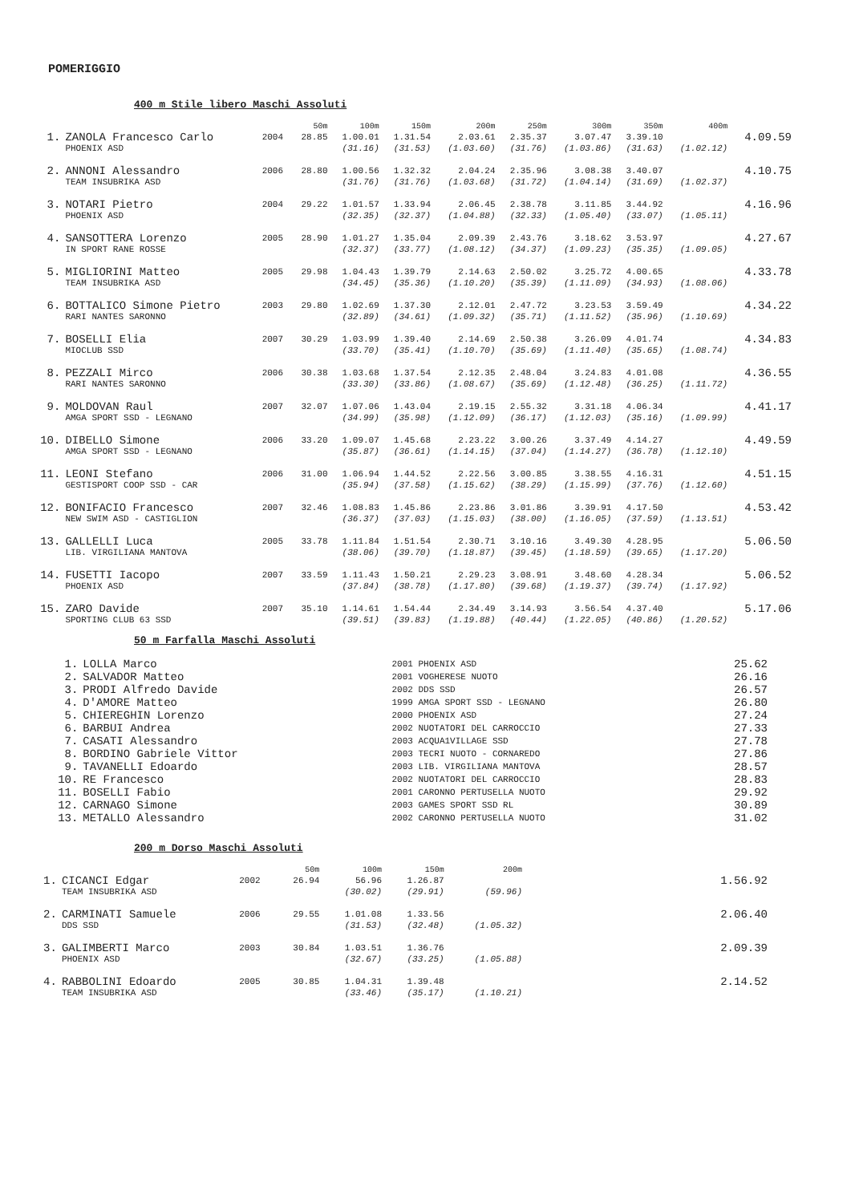POMERIGGIO
400 m Stile libero Maschi Assoluti
| | | | 50m | 100m | 150m | 200m | 250m | 300m | 350m | 400m | |
| --- | --- | --- | --- | --- | --- | --- | --- | --- | --- | --- | --- |
| 1. | ZANOLA Francesco Carlo | 2004 | 28.85 | 1.00.01 | 1.31.54 | 2.03.61 | 2.35.37 | 3.07.47 | 3.39.10 | | 4.09.59 |
| | PHOENIX ASD | | | (31.16) | (31.53) | (1.03.60) | (31.76) | (1.03.86) | (31.63) | (1.02.12) | |
| 2. | ANNONI Alessandro | 2006 | 28.80 | 1.00.56 | 1.32.32 | 2.04.24 | 2.35.96 | 3.08.38 | 3.40.07 | | 4.10.75 |
| | TEAM INSUBRIKA ASD | | | (31.76) | (31.76) | (1.03.68) | (31.72) | (1.04.14) | (31.69) | (1.02.37) | |
| 3. | NOTARI Pietro | 2004 | 29.22 | 1.01.57 | 1.33.94 | 2.06.45 | 2.38.78 | 3.11.85 | 3.44.92 | | 4.16.96 |
| | PHOENIX ASD | | | (32.35) | (32.37) | (1.04.88) | (32.33) | (1.05.40) | (33.07) | (1.05.11) | |
| 4. | SANSOTTERA Lorenzo | 2005 | 28.90 | 1.01.27 | 1.35.04 | 2.09.39 | 2.43.76 | 3.18.62 | 3.53.97 | | 4.27.67 |
| | IN SPORT RANE ROSSE | | | (32.37) | (33.77) | (1.08.12) | (34.37) | (1.09.23) | (35.35) | (1.09.05) | |
| 5. | MIGLIORINI Matteo | 2005 | 29.98 | 1.04.43 | 1.39.79 | 2.14.63 | 2.50.02 | 3.25.72 | 4.00.65 | | 4.33.78 |
| | TEAM INSUBRIKA ASD | | | (34.45) | (35.36) | (1.10.20) | (35.39) | (1.11.09) | (34.93) | (1.08.06) | |
| 6. | BOTTALICO Simone Pietro | 2003 | 29.80 | 1.02.69 | 1.37.30 | 2.12.01 | 2.47.72 | 3.23.53 | 3.59.49 | | 4.34.22 |
| | RARI NANTES SARONNO | | | (32.89) | (34.61) | (1.09.32) | (35.71) | (1.11.52) | (35.96) | (1.10.69) | |
| 7. | BOSELLI Elia | 2007 | 30.29 | 1.03.99 | 1.39.40 | 2.14.69 | 2.50.38 | 3.26.09 | 4.01.74 | | 4.34.83 |
| | MIOCLUB SSD | | | (33.70) | (35.41) | (1.10.70) | (35.69) | (1.11.40) | (35.65) | (1.08.74) | |
| 8. | PEZZALI Mirco | 2006 | 30.38 | 1.03.68 | 1.37.54 | 2.12.35 | 2.48.04 | 3.24.83 | 4.01.08 | | 4.36.55 |
| | RARI NANTES SARONNO | | | (33.30) | (33.86) | (1.08.67) | (35.69) | (1.12.48) | (36.25) | (1.11.72) | |
| 9. | MOLDOVAN Raul | 2007 | 32.07 | 1.07.06 | 1.43.04 | 2.19.15 | 2.55.32 | 3.31.18 | 4.06.34 | | 4.41.17 |
| | AMGA SPORT SSD - LEGNANO | | | (34.99) | (35.98) | (1.12.09) | (36.17) | (1.12.03) | (35.16) | (1.09.99) | |
| 10. | DIBELLO Simone | 2006 | 33.20 | 1.09.07 | 1.45.68 | 2.23.22 | 3.00.26 | 3.37.49 | 4.14.27 | | 4.49.59 |
| | AMGA SPORT SSD - LEGNANO | | | (35.87) | (36.61) | (1.14.15) | (37.04) | (1.14.27) | (36.78) | (1.12.10) | |
| 11. | LEONI Stefano | 2006 | 31.00 | 1.06.94 | 1.44.52 | 2.22.56 | 3.00.85 | 3.38.55 | 4.16.31 | | 4.51.15 |
| | GESTISPORT COOP SSD - CAR | | | (35.94) | (37.58) | (1.15.62) | (38.29) | (1.15.99) | (37.76) | (1.12.60) | |
| 12. | BONIFACIO Francesco | 2007 | 32.46 | 1.08.83 | 1.45.86 | 2.23.86 | 3.01.86 | 3.39.91 | 4.17.50 | | 4.53.42 |
| | NEW SWIM ASD - CASTIGLION | | | (36.37) | (37.03) | (1.15.03) | (38.00) | (1.16.05) | (37.59) | (1.13.51) | |
| 13. | GALLELLI Luca | 2005 | 33.78 | 1.11.84 | 1.51.54 | 2.30.71 | 3.10.16 | 3.49.30 | 4.28.95 | | 5.06.50 |
| | LIB. VIRGILIANA MANTOVA | | | (38.06) | (39.70) | (1.18.87) | (39.45) | (1.18.59) | (39.65) | (1.17.20) | |
| 14. | FUSETTI Iacopo | 2007 | 33.59 | 1.11.43 | 1.50.21 | 2.29.23 | 3.08.91 | 3.48.60 | 4.28.34 | | 5.06.52 |
| | PHOENIX ASD | | | (37.84) | (38.78) | (1.17.80) | (39.68) | (1.19.37) | (39.74) | (1.17.92) | |
| 15. | ZARO Davide | 2007 | 35.10 | 1.14.61 | 1.54.44 | 2.34.49 | 3.14.93 | 3.56.54 | 4.37.40 | | 5.17.06 |
| | SPORTING CLUB 63 SSD | | | (39.51) | (39.83) | (1.19.88) | (40.44) | (1.22.05) | (40.86) | (1.20.52) | |
50 m Farfalla Maschi Assoluti
| 1. | LOLLA Marco | 2001 PHOENIX ASD | 25.62 |
| 2. | SALVADOR Matteo | 2001 VOGHERESE NUOTO | 26.16 |
| 3. | PRODI Alfredo Davide | 2002 DDS SSD | 26.57 |
| 4. | D'AMORE Matteo | 1999 AMGA SPORT SSD - LEGNANO | 26.80 |
| 5. | CHIEREGHIN Lorenzo | 2000 PHOENIX ASD | 27.24 |
| 6. | BARBUI Andrea | 2002 NUOTATORI DEL CARROCCIO | 27.33 |
| 7. | CASATI Alessandro | 2003 ACQUA1VILLAGE SSD | 27.78 |
| 8. | BORDINO Gabriele Vittor | 2003 TECRI NUOTO - CORNAREDO | 27.86 |
| 9. | TAVANELLI Edoardo | 2003 LIB. VIRGILIANA MANTOVA | 28.57 |
| 10. | RE Francesco | 2002 NUOTATORI DEL CARROCCIO | 28.83 |
| 11. | BOSELLI Fabio | 2001 CARONNO PERTUSELLA NUOTO | 29.92 |
| 12. | CARNAGO Simone | 2003 GAMES SPORT SSD RL | 30.89 |
| 13. | METALLO Alessandro | 2002 CARONNO PERTUSELLA NUOTO | 31.02 |
200 m Dorso Maschi Assoluti
| | | | 50m | 100m | 150m | 200m | |
| --- | --- | --- | --- | --- | --- | --- | --- |
| 1. | CICANCI Edgar | 2002 | 26.94 | 56.96 | 1.26.87 | | 1.56.92 |
| | TEAM INSUBRIKA ASD | | | (30.02) | (29.91) | (59.96) | |
| 2. | CARMINATI Samuele | 2006 | 29.55 | 1.01.08 | 1.33.56 | | 2.06.40 |
| | DDS SSD | | | (31.53) | (32.48) | (1.05.32) | |
| 3. | GALIMBERTI Marco | 2003 | 30.84 | 1.03.51 | 1.36.76 | | 2.09.39 |
| | PHOENIX ASD | | | (32.67) | (33.25) | (1.05.88) | |
| 4. | RABBOLINI Edoardo | 2005 | 30.85 | 1.04.31 | 1.39.48 | | 2.14.52 |
| | TEAM INSUBRIKA ASD | | | (33.46) | (35.17) | (1.10.21) | |